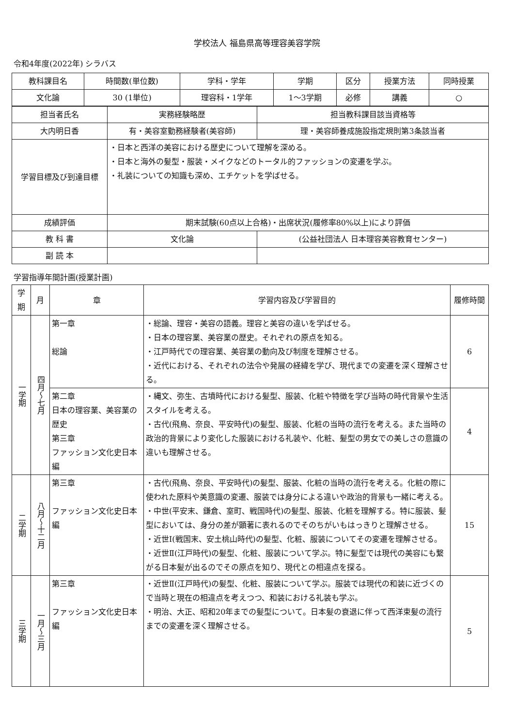学校法人 福島県高等理容美容学院
令和4年度(2022年) シラバス
| 教科課目名 | 時間数(単位数) | 学科・学年 | 学期 | 区分 | 授業方法 | 同時授業 |
| 文化論 | 30 (1単位) | 理容科・1学年 | 1～3学期 | 必修 | 講義 | ○ |
| 担当者氏名 | 実務経験略歴 | | 担当教科課目該当資格等 |
| 大内明日香 | 有・美容室勤務経験者(美容師) | | 理・美容師養成施設指定規則第3条該当者 |
| 学習目標及び到達目標 | ・日本と西洋の美容における歴史について理解を深める。 ・日本と海外の髪型・服装・メイクなどのトータル的ファッションの変遷を学ぶ。 ・礼装についての知識も深め、エチケットを学ばせる。 | | |
| 成績評価 | 期末試験(60点以上合格)・出席状況(履修率80%以上)により評価 | | |
| 教 科 書 | 文化論 | (公益社団法人 日本理容美容教育センター) | |
| 副 読 本 | | | |
学習指導年間計画(授業計画)
| 学期 | 月 | 章 | 学習内容及び学習目的 | 履修時間 |
| 一学期 | 四月～七月 | 第一章 総論 | ・総論、理容・美容の語義。理容と美容の違いを学ばせる。 ・日本の理容業、美容業の歴史。それぞれの原点を知る。 ・江戸時代での理容業、美容業の動向及び制度を理解させる。 ・近代における、それぞれの法令や発展の経緯を学び、現代までの変遷を深く理解させる。 | 6 |
| | | 第二章 日本の理容業、美容業の歴史 第三章 ファッション文化史日本編 | ・縄文、弥生、古墳時代における髪型、服装、化粧や特徴を学び当時の時代背景や生活スタイルを考える。 ・古代(飛鳥、奈良、平安時代)の髪型、服装、化粧の当時の流行を考える。また当時の政治的背景により変化した服装における礼装や、化粧、髪型の男女での美しさの意識の違いも理解させる。 | 4 |
| 二学期 | 八月～十二月 | 第三章 ファッション文化史日本編 | ・古代(飛鳥、奈良、平安時代)の髪型、服装、化粧の当時の流行を考える。化粧の際に使われた原料や美意識の変遷、服装では身分による違いや政治的背景も一緒に考える。 ・中世(平安末、鎌倉、室町、戦国時代)の髪型、服装、化粧を理解する。特に服装、髪型においては、身分の差が顕著に表れるのでそのちがいもはっきりと理解させる。 ・近世Ⅰ(戦国末、安土桃山時代)の髪型、化粧、服装についてその変遷を理解させる。 ・近世Ⅱ(江戸時代)の髪型、化粧、服装について学ぶ。特に髪型では現代の美容にも繋がる日本髪が出るのでその原点を知り、現代との相違点を探る。 | 15 |
| 三学期 | 一月～三月 | 第三章 ファッション文化史日本編 | ・近世Ⅱ(江戸時代)の髪型、化粧、服装について学ぶ。服装では現代の和装に近づくので当時と現在の相違点を考えつつ、和装における礼装も学ぶ。 ・明治、大正、昭和20年までの髪型について。日本髪の衰退に伴って西洋束髪の流行までの変遷を深く理解させる。 | 5 |